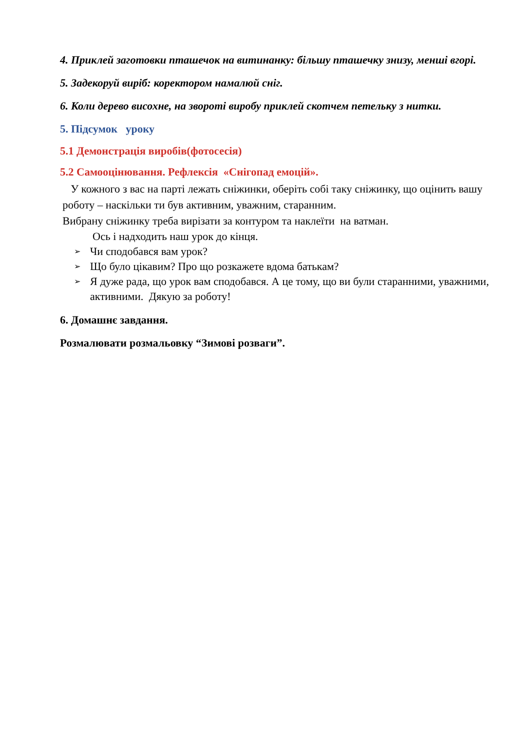4. Приклей заготовки пташечок на витинанку: більшу пташечку знизу, менші вгорі.
5. Задекоруй виріб: коректором намалюй сніг.
6. Коли дерево висохне, на звороті виробу приклей скотчем петельку з нитки.
5. Підсумок уроку
5.1 Демонстрація виробів(фотосесія)
5.2 Самооцінювання. Рефлексія «Снігопад емоцій».
У кожного з вас на парті лежать сніжинки, оберіть собі таку сніжинку, що оцінить вашу роботу – наскільки ти був активним, уважним, старанним.
Вибрану сніжинку треба вирізати за контуром та наклеїти на ватман.
Ось і надходить наш урок до кінця.
➢ Чи сподобався вам урок?
➢ Що було цікавим? Про що розкажете вдома батькам?
➢ Я дуже рада, що урок вам сподобався. А це тому, що ви були старанними, уважними, активними. Дякую за роботу!
6. Домашнє завдання.
Розмалювати розмальовку “Зимові розваги”.